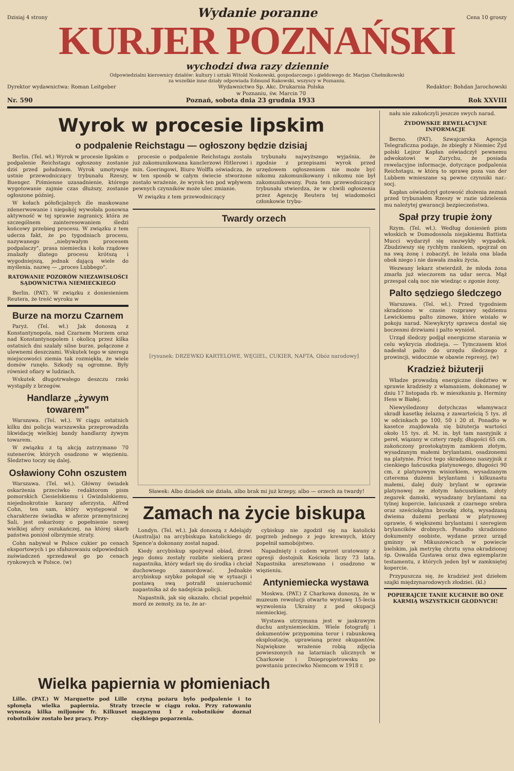Dzisiaj 4 strony Wydanie poranne Cena 10 groszy
KURJER POZNAŃSKI
wychodzi dwa razy dziennie
Odpowiedzialni kierownicy działów: kultury i sztuki Witold Noskowski, gospodarczego i giełdowego dr. Marjan Chełmikowski
za wszelkie inne działy odpowiada Edmund Rakowski, wszyscy w Poznaniu.
Dyrektor wydawnictwa: Roman Leitgeber Wydawnictwo Sp. Akc. Drukarnia Polska
w Poznaniu, św. Marcin 70 Redaktor: Bohdan Jarochowski
Nr. 590 Poznań, sobota dnia 23 grudnia 1933 Rok XXVIII
Wyrok w procesie lipskim
o podpalenie Reichstagu — ogłoszony będzie dzisiaj
Berlin. (Tel. wł.) Wyrok w procesie lipskim o podpalenie Reichstagu ogłoszony zostanie dziś przed południem. Wyrok umotywuje ustnie przewodniczący trybunału Rzeszy, Buenger. Piśmienne uzasadnienie, którego wygotowanie zajmie czas dłuższy, zostanie ogłoszone później.
W kołach półoficjalnych źle maskowane zdenerwowanie i niepokój wywołała ponowna aktywność w tej sprawie zagranicy, która ze szczególnem zainteresowaniem śledzi końcowy przebieg procesu. W związku z tem uderza fakt, że po tygodniach procesu, nazywanego „niebywałym procesem podpalaczy", prasa niemiecka i koła rządowe znalazły dlatego procesu krótszą i wygodniejszą, jednak dającą wiele do myślenia, nazwę — „proces Lubbego".
RATOWANIE POZORÓW NIEZAWISŁOŚCI SĄDOWNICTWA NIEMIECKIEGO
Berlin. (PAT). W związku z doniesieniem Reutera, że treść wyroku w
Burze na morzu Czarnem
Paryż. (Tel. wł.) Jak donoszą z Konstantynopola, nad Czarnem Morzem oraz nad Konstantynopolem i okolicą przez kilka ostatnich dni szalały silne burze, połączone z ulewnemi deszczami. Wskutek tego w szeregu miejscowości ziemia tak rozmiękła, że wiele domów runęło. Szkody są ogromne. Były również ofiary w ludziach.
Wskutek długotrwałego deszczu rzeki wystąpiły z brzegów.
Handlarze „żywym towarem"
Warszawa. (Tel. wł.). W ciągu ostatnich kilku dni policja warszawska przeprowadziła likwidację wielkiej bandy handlarzy żywym towarem.
W związku z tą akcją zatrzymano 70 sutenerów, których osadzono w więzieniu. Śledztwo toczy się dalej.
Osławiony Cohn oszustem
Warszawa. (Tel. wł.). Główny świadek oskarżenia przeciwko redaktorom pism pomorskich Ciesielskiemu i Gwizdalskiemu, niejednokrotnie karany aferzysta, Alfred Cohn, ten sam, który występował w charakterze świadka w aferze przemytniczej Sali, jest oskarżony o popełnienie nowej wielkiej afery oszukańczej, na której skarb państwa poniósł olbrzymie straty.
Cohn nabywał w Polsce cukier po cenach eksportowych i po sfałszowaniu odpowiednich zaświadczeń sprzedawał go po cenach rynkowych w Polsce. (w)
procesie o podpalenie Reichstagu została już zakomunikowana kanclerzowi Hitlerowi i min. Goeringowi, Biuro Wolffa oświadcza, że w ten sposób w całym świecie stworzone zostało wrażenie, że wyrok ten pod wpływem pewnych czynników może ulec zmianie.
W związku z tem przewodniczący
trybunału najwyższego wyjaśnia, że zgodnie z przepisami wyrok przed urzędowem ogłoszeniem nie może być nikomu zakomunikowany i nikomu nie był zakomunikowany. Poza tem przewodniczący trybunału stwierdza, że w chwili ogłoszenia przez Agencję Reutera tej wiadomości członkowie trybu-
Twardy orzech
[rysunek: DRZEWKO KARTELOWE, WĘGIEL, CUKIER, NAFTA, Obóz narodowy]
Sławek: Albo dziadek nie działa, albo brak mi już krzepy, albo — orzech za twardy!
Zamach na życie biskupa
Londyn. (Tel. wł.). Jak donoszą z Adelajdy (Australja) na arcybiskupa katolickiego dr. Spence'a dokonany został napad.
Kiedy arcybiskup spożywał obiad, drzwi jego domu zostały rozbite siekierą przez napastnika, który wdarł się do środka i chciał duchownego zamordować. Jednakże arcybiskup szybko połapał się w sytuacji i postawą swą potrafił unieruchomić napastnika aż do nadejścia policji.
Napastnik, jak się okazało, chciał popełnić mord ze zemsty, za to, że ar-
cybiskup nie zgodził się na katolicki pogrzeb jednego z jego krewnych, który popełnił samobójstwo.
Napadnięty i cudem wprost uratowany z opresji dostojnik Kościoła liczy 73 lata. Napastnika aresztowano i osadzono w więzieniu.
Antyniemiecka wystawa
Moskwa. (PAT.) Z Charkowa donoszą, że w muzeum rewolucji otwarto wystawę 15-lecia wyzwolenia Ukrainy z pod okupacji niemieckiej.
Wystawa utrzymana jest w jaskrawym duchu antyniemieckim. Wiele fotografij i dokumentów przypomina teror i rabunkową eksploatację, uprawianą przez okupantów. Największe wrażenie robią zdjęcia powieszonych na latarniach ulicznych w Charkowie i Dniepropietrowsku po powstaniu przeciwko Niemcom w 1918 r.
Wielka papiernia w płomieniach
Lille. (PAT.) W Marquette pod Lille spłonęła wielka papiernia. Straty wynoszą kilka miljonów fr. Kilkuset robotników zostało bez pracy. Przy-
czyną pożaru było podpalenie i to trzecie w ciągu roku. Przy ratowaniu magazynu 1 z robotników doznał ciężkiego poparzenia.
nału nie zakończyli jeszcze swych narad.
ŻYDOWSKIE REWELACYJNE INFORMACJE
Berno. (PAT). Szwajcarska Agencja Telegraficzna podaje, że zbiegły z Niemiec Żyd polski Lejzor Kapłan oświadczył pewnemu adwokatowi w Zurychu, że posiada rewelacyjne informacje, dotyczące podpalenia Reichstagu, w którą to sprawę poza van der Lubbem wmieszane są pewne czynniki nar.-socj.
Kapłan oświadczył gotowość złożenia zeznań przed trybunałem Rzeszy w razie udzielenia mu należytej gwarancji bezpieczeństwa.
Spał przy trupie żony
Rzym. (Tel. wł.). Według doniesień pism włoskich w Domodossola niejakiemu Battista Mucci wydarzył się niezwykły wypadek. Zbudziwszy się rychłym rankiem, spojrzał on na swą żonę i zobaczył, że leżała ona blada obok niego i nie dawała znaku życia.
Wezwany lekarz stwierdził, że młoda żona zmarła już wieczorem na udar serca. Mąż przespał całą noc nie wiedząc o zgonie żony.
Palto sędziego śledczego
Warszawa. (Tel. wł.). Przed tygodniem skradziono w czasie rozprawy sędziemu Lewickiemu palto zimowe, które wisiało w pokoju narad. Niewykryty sprawca dostał się boczenmi drzwiami i palto wyniósł.
Urząd śledczy podjął energiczne starania w celu wykrycia złodzieja. — Tymczasem ktoś nadesłał palto do urzędu śledczego z prowincji, widocznie w obawie represyj. (w)
Kradzież biżuterji
Władze prowadzą energiczne śledztwo w sprawie kradzieży z włamaniem, dokonanej w dniu 17 listopada rb. w mieszkaniu p. Herminy Hess w Białej.
Niewyśledzony dotychczas włamywacz skradł kasetkę żelazną z zawartością 5 tys. zł w odcinkach po 100, 50 i 20 zł. Ponadto w kasetce znajdowała się biżuterja wartości około 15 tys. zł. M. in. był tam naszyjnik z pereł, wiązany w cztery rzędy, długości 65 cm, zakończony prostokątnym zamkiem złotym, wysadzanym małemi brylantami, osadzonemi na platynie. Prócz tego skradziono naszyjnik z cienkiego łańcuszka platynowego, długości 90 cm, z platynowym wisiorkiem, wysadzanym czterema dużemi brylantami i kilkunastu małemi, dalej duży brylant w oprawie platynowej ze złotym łańcuszkiem, złoty zegarek damski, wysadzany brylantami na tylnej kopercie, łańcuszek z czarnego srebra oraz sześciokątna broszkę złotą, wysadzaną dwiema dużemi perłami w platynowej oprawie, 6 większemi brylantami i szeregiem brylancików drobnych. Ponadto skradziono dokumenty osobiste, wydane przez urząd gminny w Mikuszowicach w powiecie bielskim, jak metrykę chrztu syna okradzionej śp. Oswalda Gustawa oraz dwa egzemplarze testamentu, z których jeden był w zamkniętej kopercie.
Przypuszcza się, że kradzież jest dziełem szajki międzynarodowych złodziei. (kl.)
POPIERAJCIE TANIE KUCHNIE BO ONE KARMIĄ WSZYSTKICH GŁODNYCH!